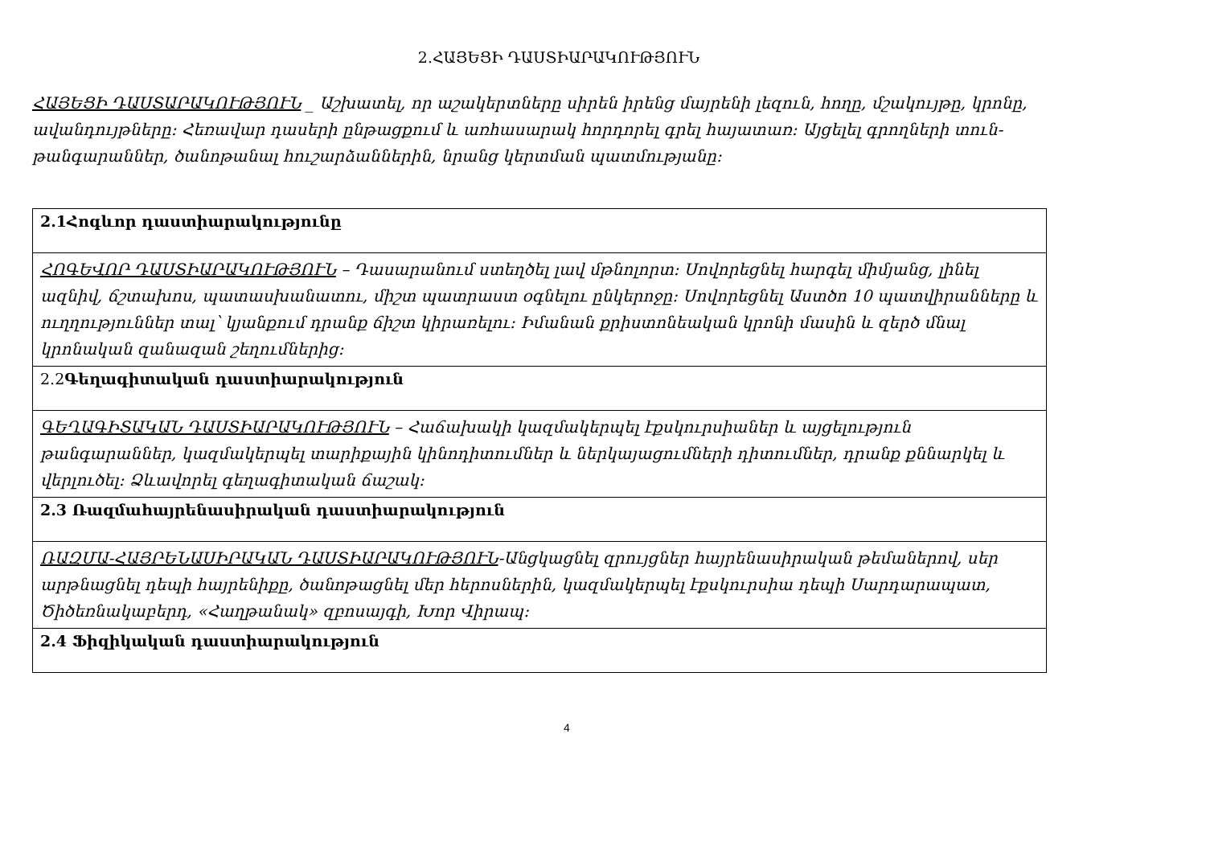2.ՀԱՅԵՑԻ ԴԱՍՏԻԱՐԱԿՈՒԹՅՈՒՆ
ՀԱՅԵՑԻ ԴԱՍՏԱՐԱԿՈՒԹՅՈՒՆ _ Աշխատել, որ աշակերտները սիրեն իրենց մայրենի լեզուն, հողը, մշակույթը, կրոնը, ավանդույթները: Հեռավար դասերի ընթացքում և առհասարակ հորդորել գրել հայատառ: Այցելել գրողների տուն-թանգարաններ, ծանոթանալ հուշարձաններին, նրանց կերտման պատմությանը:
| 2.1Հոգևոր դաստիարակությունը |
| ՀՈԳԵՎՈՐ ԴԱՍՏԻԱՐԱԿՈՒԹՅՈՒՆ – Դասարանում ստեղծել լավ մթնոլորտ: Սովորեցնել հարգել միմյանց, լինել ազնիվ, ճշտախոս, պատասխանատու, միշտ պատրաստ օգնելու ընկերոջը: Սովորեցնել Աստծո 10 պատվիրանները և ուղղություններ տալ՝ կյանքում դրանք ճիշտ կիրառելու: Իմանան քրիստոնեական կրոնի մասին և զերծ մնալ կրոնական զանազան շեղումներից: |
| 2.2 Գեղագիտական դաստիարակություն |
| ԳԵՂԱԳԻՏԱԿԱՆ ԴԱՍՏԻԱՐԱԿՈՒԹՅՈՒՆ – Հաճախակի կազմակերպել էքսկուրսիաներ և այցելություն թանգարաններ, կազմակերպել տարիքային կինոդիտումներ և ներկայացումների դիտումներ, դրանք քննարկել և վերլուծել: Ձևավորել գեղագիտական ճաշակ: |
| 2.3 Ռազմահայրենասիրական դաստիարակություն |
| ՌԱԶՄԱ-ՀԱՅՐԵՆԱՍԻՐԱԿԱՆ ԴԱՍՏԻԱՐԱԿՈՒԹՅՈՒՆ -Անցկացնել զրույցներ հայրենասիրական թեմաներով, սեր արթնացնել դեպի հայրենիքը, ծանոթացնել մեր հերոսներին, կազմակերպել էքսկուրսիա դեպի Սարդարապատ, Ծիծեռնակաբերդ, «Հաղթանակ» զբոսայգի, Խոր Վիրապ: |
| 2.4 Ֆիզիկական դաստիարակություն |
4